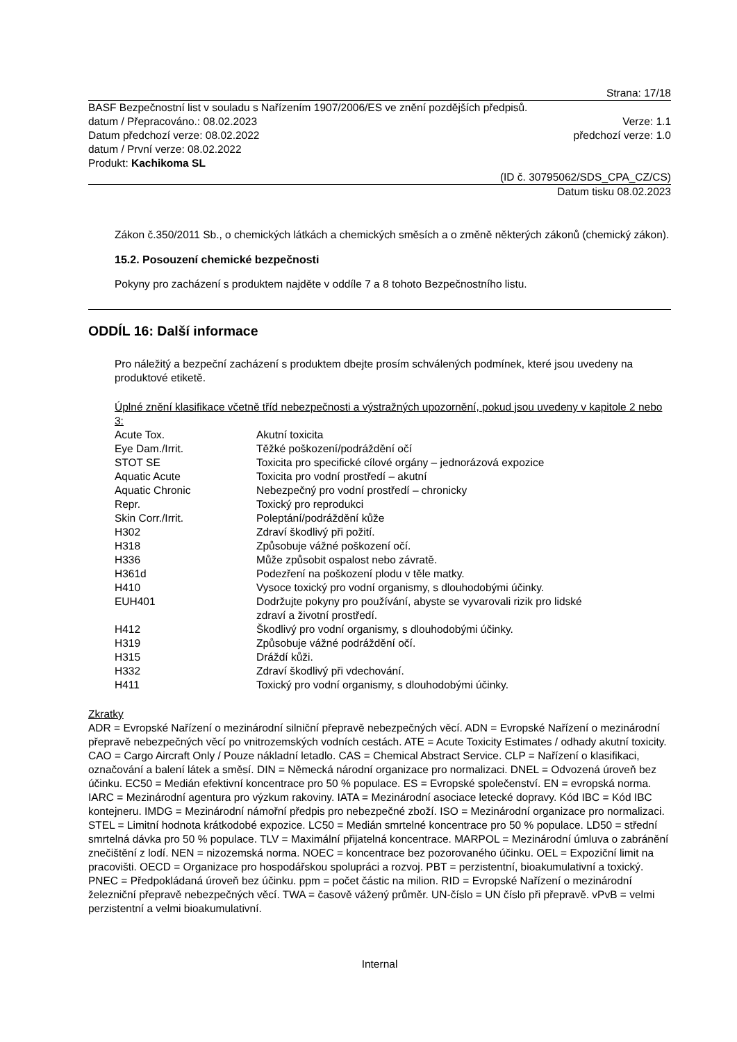Strana: 17/18
BASF Bezpečnostní list v souladu s Nařízením 1907/2006/ES ve znění pozdějších předpisů.
datum / Přepracováno.: 08.02.2023 Verze: 1.1
Datum předchozí verze: 08.02.2022 předchozí verze: 1.0
datum / První verze: 08.02.2022
Produkt: Kachikoma SL
(ID č. 30795062/SDS_CPA_CZ/CS)
Datum tisku 08.02.2023
Zákon č.350/2011 Sb., o chemických látkách a chemických směsích a o změně některých zákonů (chemický zákon).
15.2. Posouzení chemické bezpečnosti
Pokyny pro zacházení s produktem najděte v oddíle 7 a 8 tohoto Bezpečnostního listu.
ODDÍL 16: Další informace
Pro náležitý a bezpeční zacházení s produktem dbejte prosím schválených podmínek, které jsou uvedeny na produktové etiketě.
Úplné znění klasifikace včetně tříd nebezpečnosti a výstražných upozornění, pokud jsou uvedeny v kapitole 2 nebo 3:
| Acute Tox. | Akutní toxicita |
| Eye Dam./Irrit. | Těžké poškození/podráždění očí |
| STOT SE | Toxicita pro specifické cílové orgány – jednorázová expozice |
| Aquatic Acute | Toxicita pro vodní prostředí – akutní |
| Aquatic Chronic | Nebezpečný pro vodní prostředí – chronicky |
| Repr. | Toxický pro reprodukci |
| Skin Corr./Irrit. | Poleptání/podráždění kůže |
| H302 | Zdraví škodlivý při požití. |
| H318 | Způsobuje vážné poškození očí. |
| H336 | Může způsobit ospalost nebo závratě. |
| H361d | Podezření na poškození plodu v těle matky. |
| H410 | Vysoce toxický pro vodní organismy, s dlouhodobými účinky. |
| EUH401 | Dodržujte pokyny pro používání, abyste se vyvarovali rizik pro lidské zdraví a životní prostředí. |
| H412 | Škodlivý pro vodní organismy, s dlouhodobými účinky. |
| H319 | Způsobuje vážné podráždění očí. |
| H315 | Dráždí kůži. |
| H332 | Zdraví škodlivý při vdechování. |
| H411 | Toxický pro vodní organismy, s dlouhodobými účinky. |
Zkratky
ADR = Evropské Nařízení o mezinárodní silniční přepravě nebezpečných věcí. ADN = Evropské Nařízení o mezinárodní přepravě nebezpečných věcí po vnitrozemských vodních cestách. ATE = Acute Toxicity Estimates / odhady akutní toxicity. CAO = Cargo Aircraft Only / Pouze nákladní letadlo. CAS = Chemical Abstract Service. CLP = Nařízení o klasifikaci, označování a balení látek a směsí. DIN = Německá národní organizace pro normalizaci. DNEL = Odvozená úroveň bez účinku. EC50 = Medián efektivní koncentrace pro 50 % populace. ES = Evropské společenství. EN = evropská norma. IARC = Mezinárodní agentura pro výzkum rakoviny. IATA = Mezinárodní asociace letecké dopravy. Kód IBC = Kód IBC kontejneru. IMDG = Mezinárodní námořní předpis pro nebezpečné zboží. ISO = Mezinárodní organizace pro normalizaci. STEL = Limitní hodnota krátkodobé expozice. LC50 = Medián smrtelné koncentrace pro 50 % populace. LD50 = střední smrtelná dávka pro 50 % populace. TLV = Maximální přijatelná koncentrace. MARPOL = Mezinárodní úmluva o zabránění znečištění z lodí. NEN = nizozemská norma. NOEC = koncentrace bez pozorovaného účinku. OEL = Expoziční limit na pracovišti. OECD = Organizace pro hospodářskou spolupráci a rozvoj. PBT = perzistentní, bioakumulativní a toxický. PNEC = Předpokládaná úroveň bez účinku. ppm = počet částic na milion. RID = Evropské Nařízení o mezinárodní železniční přepravě nebezpečných věcí. TWA = časově vážený průměr. UN-číslo = UN číslo při přepravě. vPvB = velmi perzistentní a velmi bioakumulativní.
Internal